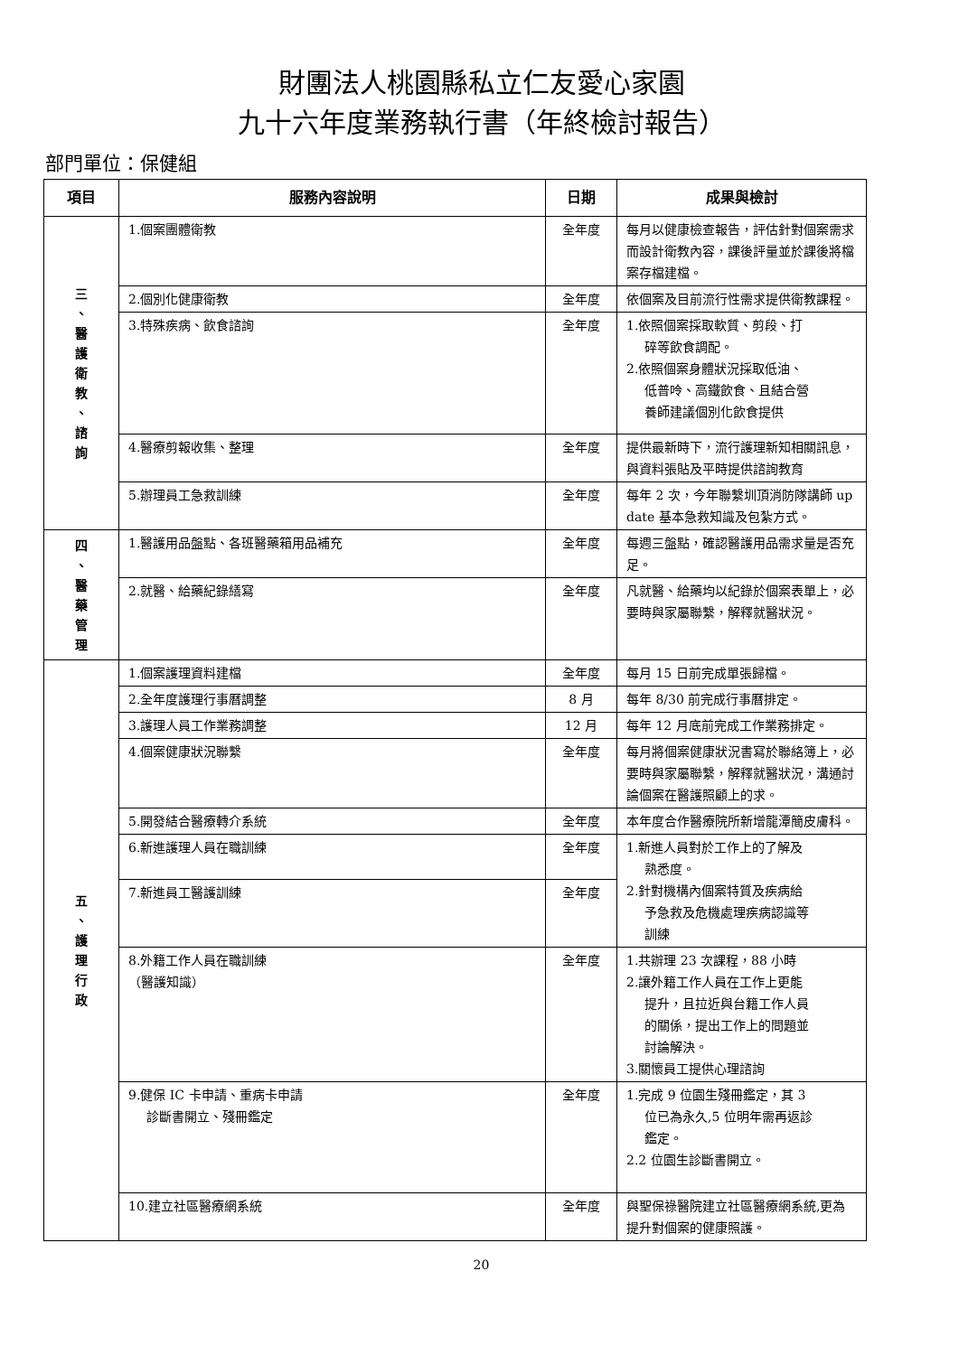財團法人桃園縣私立仁友愛心家園
九十六年度業務執行書（年終檢討報告）
部門單位：保健組
| 項目 | 服務內容說明 | 日期 | 成果與檢討 |
| --- | --- | --- | --- |
| 三 、 醫 護 衛 教 、 諮 詢 | 1.個案團體衛教 | 全年度 | 每月以健康檢查報告，評估針對個案需求而設計衛教內容，課後評量並於課後將檔案存檔建檔。 |
| | 2.個別化健康衛教 | 全年度 | 依個案及目前流行性需求提供衛教課程。 |
| | 3.特殊疾病、飲食諮詢 | 全年度 | 1.依照個案採取軟質、剪段、打 碎等飲食調配。 2.依照個案身體狀況採取低油、 低普呤、高鐵飲食、且結合營 養師建議個別化飲食提供 |
| | 4.醫療剪報收集、整理 | 全年度 | 提供最新時下，流行護理新知相關訊息，與資料張貼及平時提供諮詢教育 |
| | 5.辦理員工急救訓練 | 全年度 | 每年 2 次，今年聯繫圳頂消防隊講師 up date 基本急救知識及包紮方式。 |
| 四 、 醫 藥 管 理 | 1.醫護用品盤點、各班醫藥箱用品補充 | 全年度 | 每週三盤點，確認醫護用品需求量是否充足。 |
| | 2.就醫、給藥紀錄繕寫 | 全年度 | 凡就醫、給藥均以紀錄於個案表單上，必要時與家屬聯繫，解釋就醫狀況。 |
| 五 、 護 理 行 政 | 1.個案護理資料建檔 | 全年度 | 每月 15 日前完成單張歸檔。 |
| | 2.全年度護理行事曆調整 | 8 月 | 每年 8/30 前完成行事曆排定。 |
| | 3.護理人員工作業務調整 | 12 月 | 每年 12 月底前完成工作業務排定。 |
| | 4.個案健康狀況聯繫 | 全年度 | 每月將個案健康狀況書寫於聯絡簿上，必要時與家屬聯繫，解釋就醫狀況，溝通討論個案在醫護照顧上的求。 |
| | 5.開發結合醫療轉介系統 | 全年度 | 本年度合作醫療院所新增龍潭簡皮膚科。 |
| | 6.新進護理人員在職訓練 | 全年度 | 1.新進人員對於工作上的了解及 熟悉度。 2.針對機構內個案特質及疾病給 予急救及危機處理疾病認識等 訓練 |
| | 7.新進員工醫護訓練 | 全年度 | |
| | 8.外籍工作人員在職訓練 （醫護知識） | 全年度 | 1.共辦理 23 次課程，88 小時 2.讓外籍工作人員在工作上更能 提升，且拉近與台籍工作人員 的關係，提出工作上的問題並 討論解決。 3.關懷員工提供心理諮詢 |
| | 9.健保 IC 卡申請、重病卡申請 診斷書開立、殘冊鑑定 | 全年度 | 1.完成 9 位園生殘冊鑑定，其 3 位已為永久,5 位明年需再返診 鑑定。 2.2 位園生診斷書開立。 |
| | 10.建立社區醫療網系統 | 全年度 | 與聖保祿醫院建立社區醫療網系統,更為提升對個案的健康照護。 |
20